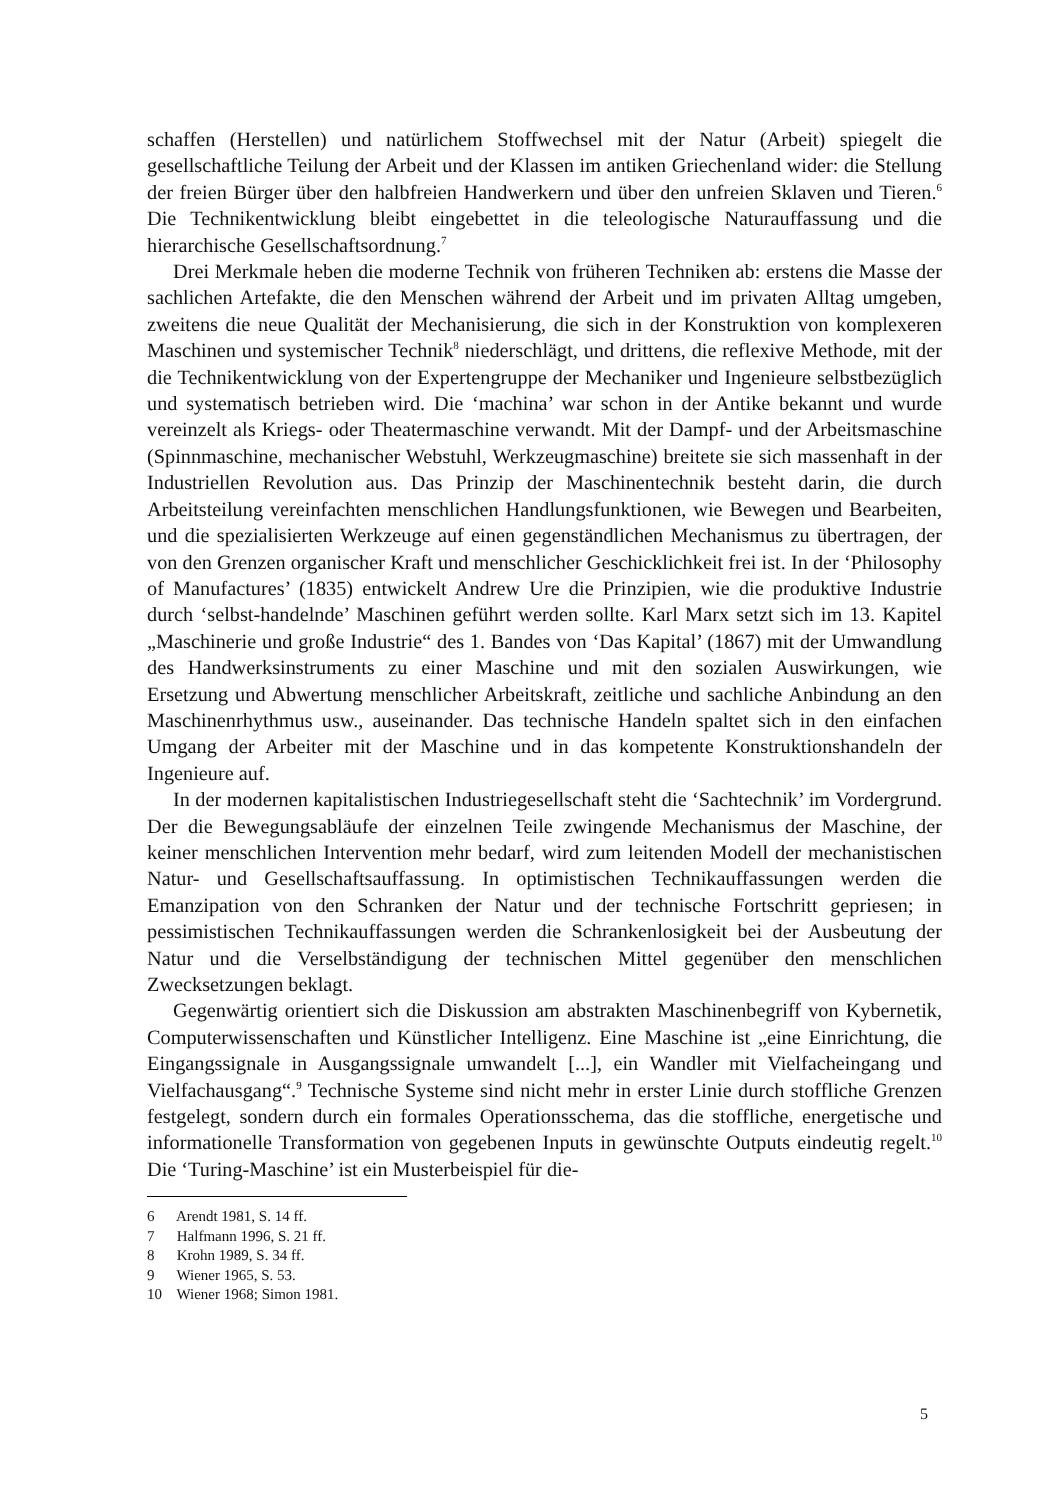schaffen (Herstellen) und natürlichem Stoffwechsel mit der Natur (Arbeit) spiegelt die gesellschaftliche Teilung der Arbeit und der Klassen im antiken Griechenland wider: die Stellung der freien Bürger über den halbfreien Handwerkern und über den unfreien Sklaven und Tieren.<sup>6</sup> Die Technikentwicklung bleibt eingebettet in die teleologische Naturauffassung und die hierarchische Gesellschaftsordnung.<sup>7</sup>
Drei Merkmale heben die moderne Technik von früheren Techniken ab: erstens die Masse der sachlichen Artefakte, die den Menschen während der Arbeit und im privaten Alltag umgeben, zweitens die neue Qualität der Mechanisierung, die sich in der Konstruktion von komplexeren Maschinen und systemischer Technik<sup>8</sup> niederschlägt, und drittens, die reflexive Methode, mit der die Technikentwicklung von der Expertengruppe der Mechaniker und Ingenieure selbstbezüglich und systematisch betrieben wird. Die ‘machina’ war schon in der Antike bekannt und wurde vereinzelt als Kriegs- oder Theatermaschine verwandt. Mit der Dampf- und der Arbeitsmaschine (Spinnmaschine, mechanischer Webstuhl, Werkzeugmaschine) breitete sie sich massenhaft in der Industriellen Revolution aus. Das Prinzip der Maschinentechnik besteht darin, die durch Arbeitsteilung vereinfachten menschlichen Handlungsfunktionen, wie Bewegen und Bearbeiten, und die spezialisierten Werkzeuge auf einen gegenständlichen Mechanismus zu übertragen, der von den Grenzen organischer Kraft und menschlicher Geschicklichkeit frei ist. In der ‘Philosophy of Manufactures’ (1835) entwickelt Andrew Ure die Prinzipien, wie die produktive Industrie durch ‘selbst-handelnde’ Maschinen geführt werden sollte. Karl Marx setzt sich im 13. Kapitel „Maschinerie und große Industrie“ des 1. Bandes von ‘Das Kapital’ (1867) mit der Umwandlung des Handwerksinstruments zu einer Maschine und mit den sozialen Auswirkungen, wie Ersetzung und Abwertung menschlicher Arbeitskraft, zeitliche und sachliche Anbindung an den Maschinenrhythmus usw., auseinander. Das technische Handeln spaltet sich in den einfachen Umgang der Arbeiter mit der Maschine und in das kompetente Konstruktionshandeln der Ingenieure auf.
In der modernen kapitalistischen Industriegesellschaft steht die ‘Sachtechnik’ im Vordergrund. Der die Bewegungsabläufe der einzelnen Teile zwingende Mechanismus der Maschine, der keiner menschlichen Intervention mehr bedarf, wird zum leitenden Modell der mechanistischen Natur- und Gesellschaftsauffassung. In optimistischen Technikauffassungen werden die Emanzipation von den Schranken der Natur und der technische Fortschritt gepriesen; in pessimistischen Technikauffassungen werden die Schrankenlosigkeit bei der Ausbeutung der Natur und die Verselbständigung der technischen Mittel gegenüber den menschlichen Zwecksetzungen beklagt.
Gegenwärtig orientiert sich die Diskussion am abstrakten Maschinenbegriff von Kybernetik, Computerwissenschaften und Künstlicher Intelligenz. Eine Maschine ist „eine Einrichtung, die Eingangssignale in Ausgangssignale umwandelt [...], ein Wandler mit Vielfacheingang und Vielfachausgang“.<sup>9</sup> Technische Systeme sind nicht mehr in erster Linie durch stoffliche Grenzen festgelegt, sondern durch ein formales Operationsschema, das die stoffliche, energetische und informationelle Transformation von gegebenen Inputs in gewünschte Outputs eindeutig regelt.<sup>10</sup> Die ‘Turing-Maschine’ ist ein Musterbeispiel für die-
6 Arendt 1981, S. 14 ff.
7 Halfmann 1996, S. 21 ff.
8 Krohn 1989, S. 34 ff.
9 Wiener 1965, S. 53.
10 Wiener 1968; Simon 1981.
5